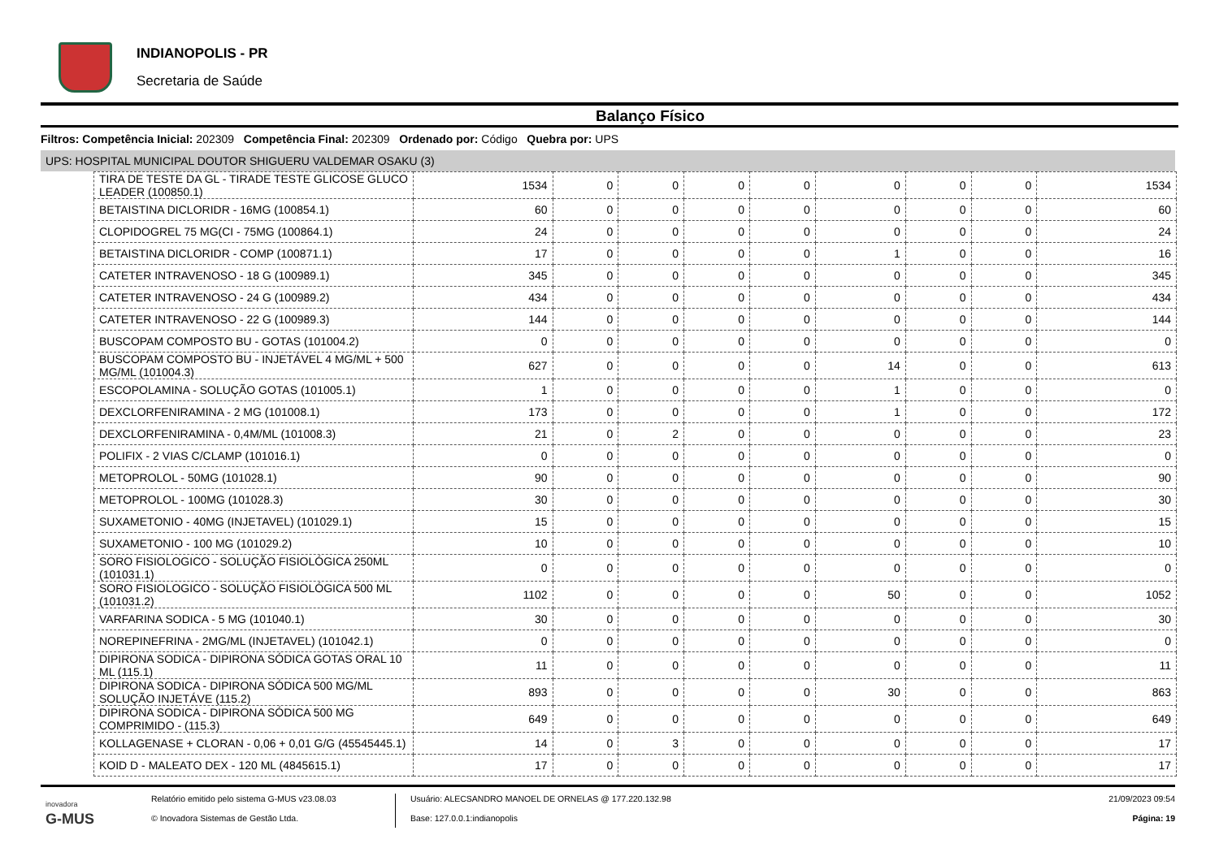INDIANOPOLIS - PR
Secretaria de Saúde
Balanço Físico
Filtros: Competência Inicial: 202309 Competência Final: 202309 Ordenado por: Código Quebra por: UPS
UPS: HOSPITAL MUNICIPAL DOUTOR SHIGUERU VALDEMAR OSAKU (3)
| TIRA DE TESTE DA GL - TIRADE TESTE GLICOSE GLUCO LEADER (100850.1) | 1534 | 0 | 0 | 0 | 0 | 0 | 0 | 0 | 1534 |
| BETAISTINA DICLORIDR - 16MG (100854.1) | 60 | 0 | 0 | 0 | 0 | 0 | 0 | 0 | 60 |
| CLOPIDOGREL 75 MG(CI - 75MG (100864.1) | 24 | 0 | 0 | 0 | 0 | 0 | 0 | 0 | 24 |
| BETAISTINA DICLORIDR - COMP (100871.1) | 17 | 0 | 0 | 0 | 0 | 1 | 0 | 0 | 16 |
| CATETER INTRAVENOSO - 18 G (100989.1) | 345 | 0 | 0 | 0 | 0 | 0 | 0 | 0 | 345 |
| CATETER INTRAVENOSO - 24 G (100989.2) | 434 | 0 | 0 | 0 | 0 | 0 | 0 | 0 | 434 |
| CATETER INTRAVENOSO - 22 G (100989.3) | 144 | 0 | 0 | 0 | 0 | 0 | 0 | 0 | 144 |
| BUSCOPAM COMPOSTO BU - GOTAS (101004.2) | 0 | 0 | 0 | 0 | 0 | 0 | 0 | 0 | 0 |
| BUSCOPAM COMPOSTO BU - INJETÁVEL 4 MG/ML + 500 MG/ML (101004.3) | 627 | 0 | 0 | 0 | 0 | 14 | 0 | 0 | 613 |
| ESCOPOLAMINA - SOLUÇÃO GOTAS (101005.1) | 1 | 0 | 0 | 0 | 0 | 1 | 0 | 0 | 0 |
| DEXCLORFENIRAMINA - 2 MG (101008.1) | 173 | 0 | 0 | 0 | 0 | 1 | 0 | 0 | 172 |
| DEXCLORFENIRAMINA - 0,4M/ML (101008.3) | 21 | 0 | 2 | 0 | 0 | 0 | 0 | 0 | 23 |
| POLIFIX - 2 VIAS C/CLAMP (101016.1) | 0 | 0 | 0 | 0 | 0 | 0 | 0 | 0 | 0 |
| METOPROLOL - 50MG (101028.1) | 90 | 0 | 0 | 0 | 0 | 0 | 0 | 0 | 90 |
| METOPROLOL - 100MG (101028.3) | 30 | 0 | 0 | 0 | 0 | 0 | 0 | 0 | 30 |
| SUXAMETONIO - 40MG (INJETAVEL) (101029.1) | 15 | 0 | 0 | 0 | 0 | 0 | 0 | 0 | 15 |
| SUXAMETONIO - 100 MG (101029.2) | 10 | 0 | 0 | 0 | 0 | 0 | 0 | 0 | 10 |
| SORO FISIOLOGICO - SOLUÇÃO FISIOLÓGICA 250ML (101031.1) | 0 | 0 | 0 | 0 | 0 | 0 | 0 | 0 | 0 |
| SORO FISIOLOGICO - SOLUÇÃO FISIOLÓGICA 500 ML (101031.2) | 1102 | 0 | 0 | 0 | 0 | 50 | 0 | 0 | 1052 |
| VARFARINA SODICA - 5 MG (101040.1) | 30 | 0 | 0 | 0 | 0 | 0 | 0 | 0 | 30 |
| NOREPINEFRINA - 2MG/ML (INJETAVEL) (101042.1) | 0 | 0 | 0 | 0 | 0 | 0 | 0 | 0 | 0 |
| DIPIRONA SODICA - DIPIRONA SÓDICA GOTAS ORAL 10 ML (115.1) | 11 | 0 | 0 | 0 | 0 | 0 | 0 | 0 | 11 |
| DIPIRONA SODICA - DIPIRONA SÓDICA 500 MG/ML SOLUÇÃO INJETÁVE (115.2) | 893 | 0 | 0 | 0 | 0 | 30 | 0 | 0 | 863 |
| DIPIRONA SODICA - DIPIRONA SÓDICA 500 MG COMPRIMIDO - (115.3) | 649 | 0 | 0 | 0 | 0 | 0 | 0 | 0 | 649 |
| KOLLAGENASE + CLORAN - 0,06 + 0,01 G/G (45545445.1) | 14 | 0 | 3 | 0 | 0 | 0 | 0 | 0 | 17 |
| KOID D - MALEATO DEX - 120 ML (4845615.1) | 17 | 0 | 0 | 0 | 0 | 0 | 0 | 0 | 17 |
inovadora
G-MUS
Relatório emitido pelo sistema G-MUS v23.08.03
© Inovadora Sistemas de Gestão Ltda.
Usuário: ALECSANDRO MANOEL DE ORNELAS @ 177.220.132.98
Base: 127.0.0.1:indianopolis
21/09/2023 09:54
Página: 19